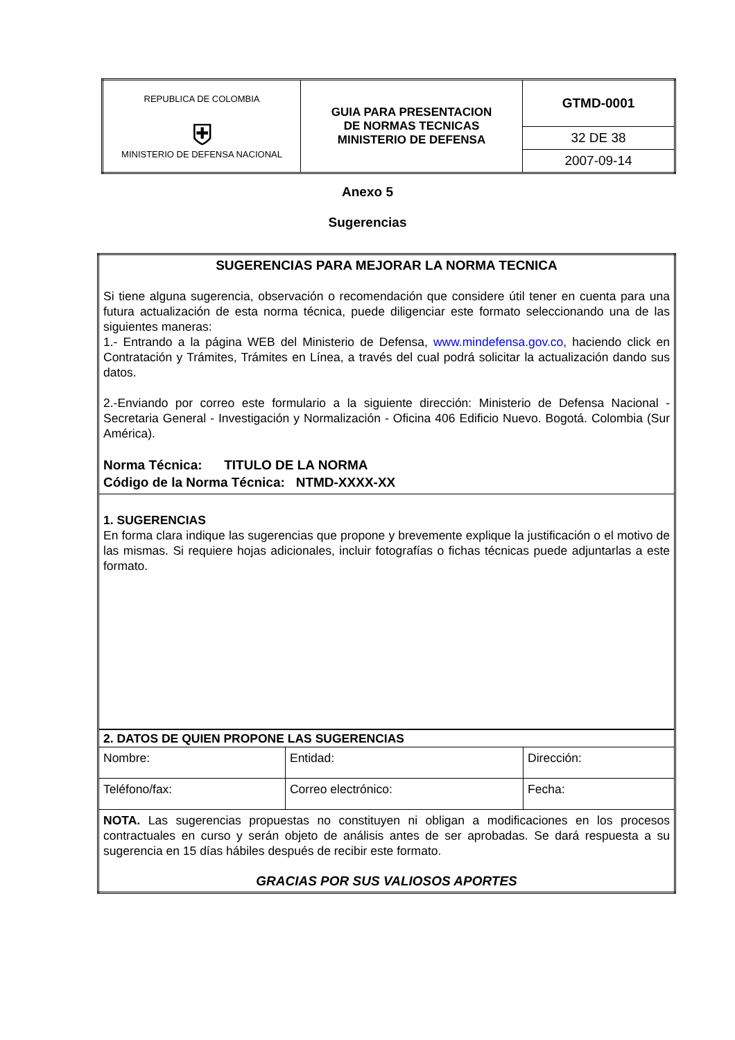| REPUBLICA DE COLOMBIA ⛨ MINISTERIO DE DEFENSA NACIONAL | GUIA PARA PRESENTACION DE NORMAS TECNICAS MINISTERIO DE DEFENSA | GTMD-0001 |
| | | 32 DE 38 |
| | | 2007-09-14 |
Anexo 5
Sugerencias
| SUGERENCIAS PARA MEJORAR LA NORMA TECNICA Si tiene alguna sugerencia, observación o recomendación que considere útil tener en cuenta para una futura actualización de esta norma técnica, puede diligenciar este formato seleccionando una de las siguientes maneras: 1.- Entrando a la página WEB del Ministerio de Defensa, www.mindefensa.gov.co , haciendo click en Contratación y Trámites, Trámites en Línea, a través del cual podrá solicitar la actualización dando sus datos. 2.-Enviando por correo este formulario a la siguiente dirección: Ministerio de Defensa Nacional - Secretaria General - Investigación y Normalización - Oficina 406 Edificio Nuevo. Bogotá. Colombia (Sur América). Norma Técnica: TITULO DE LA NORMA Código de la Norma Técnica: NTMD-XXXX-XX | | |
| 1. SUGERENCIAS En forma clara indique las sugerencias que propone y brevemente explique la justificación o el motivo de las mismas. Si requiere hojas adicionales, incluir fotografías o fichas técnicas puede adjuntarlas a este formato. | | |
| 2. DATOS DE QUIEN PROPONE LAS SUGERENCIAS | | |
| Nombre: | Entidad: | Dirección: |
| Teléfono/fax: | Correo electrónico: | Fecha: |
| NOTA. Las sugerencias propuestas no constituyen ni obligan a modificaciones en los procesos contractuales en curso y serán objeto de análisis antes de ser aprobadas. Se dará respuesta a su sugerencia en 15 días hábiles después de recibir este formato. GRACIAS POR SUS VALIOSOS APORTES | | |